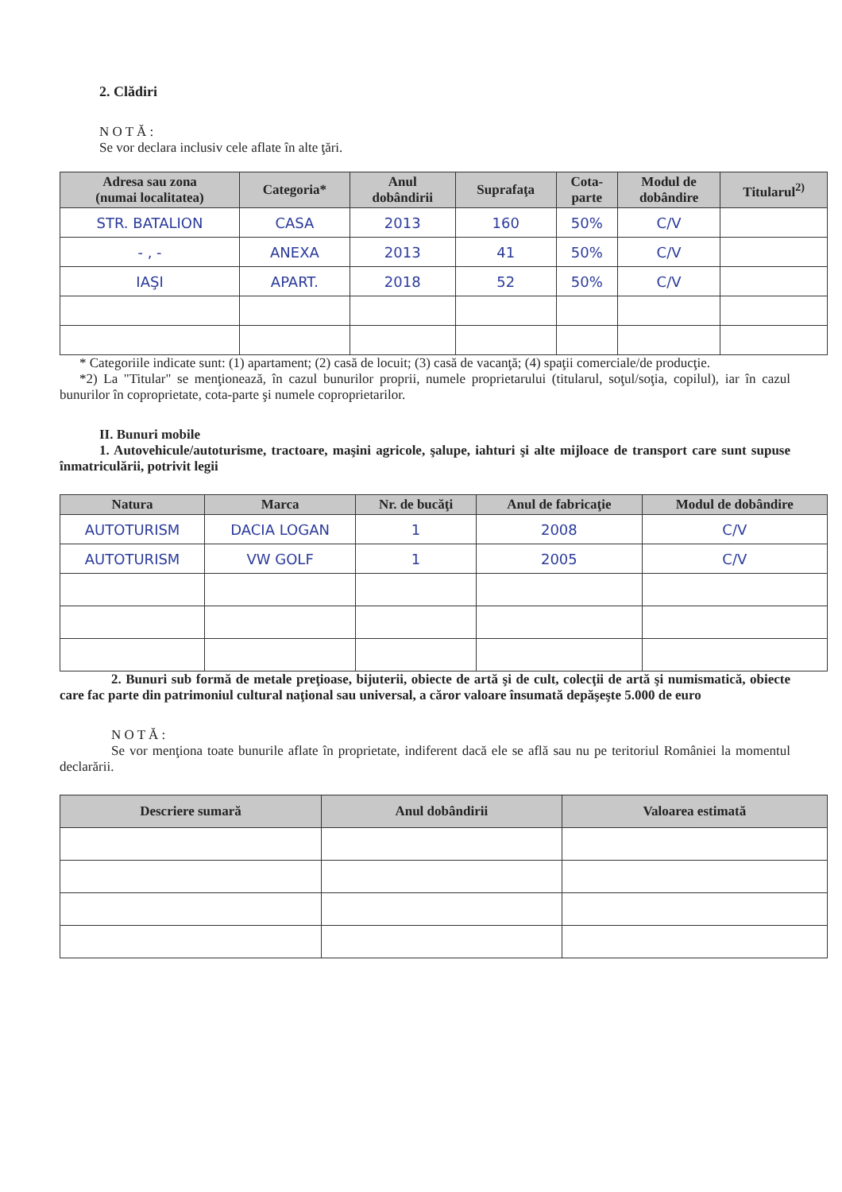2. Clădiri
N O T Ă :
Se vor declara inclusiv cele aflate în alte ţări.
| Adresa sau zona (numai localitatea) | Categoria* | Anul dobândirii | Suprafaţa | Cota- parte | Modul de dobândire | Titularul<sup>2)</sup> |
| --- | --- | --- | --- | --- | --- | --- |
| STR. BATALION | CASA | 2013 | 160 | 50% | C/V | |
| - , - | ANEXA | 2013 | 41 | 50% | C/V | |
| IAŞI | APART. | 2018 | 52 | 50% | C/V | |
* Categoriile indicate sunt: (1) apartament; (2) casă de locuit; (3) casă de vacanţă; (4) spaţii comerciale/de producţie.
*2) La "Titular" se menţionează, în cazul bunurilor proprii, numele proprietarului (titularul, soţul/soţia, copilul), iar în cazul bunurilor în coproprietate, cota-parte şi numele coproprietarilor.
II. Bunuri mobile
1. Autovehicule/autoturisme, tractoare, maşini agricole, şalupe, iahturi şi alte mijloace de transport care sunt supuse înmatriculării, potrivit legii
| Natura | Marca | Nr. de bucăţi | Anul de fabricaţie | Modul de dobândire |
| --- | --- | --- | --- | --- |
| AUTOTURISM | DACIA LOGAN | 1 | 2008 | C/V |
| AUTOTURISM | VW GOLF | 1 | 2005 | C/V |
2. Bunuri sub formă de metale preţioase, bijuterii, obiecte de artă şi de cult, colecţii de artă şi numismatică, obiecte care fac parte din patrimoniul cultural naţional sau universal, a căror valoare însumată depăşeşte 5.000 de euro
N O T Ă :
Se vor menţiona toate bunurile aflate în proprietate, indiferent dacă ele se află sau nu pe teritoriul României la momentul declarării.
| Descriere sumară | Anul dobândirii | Valoarea estimată |
| --- | --- | --- |